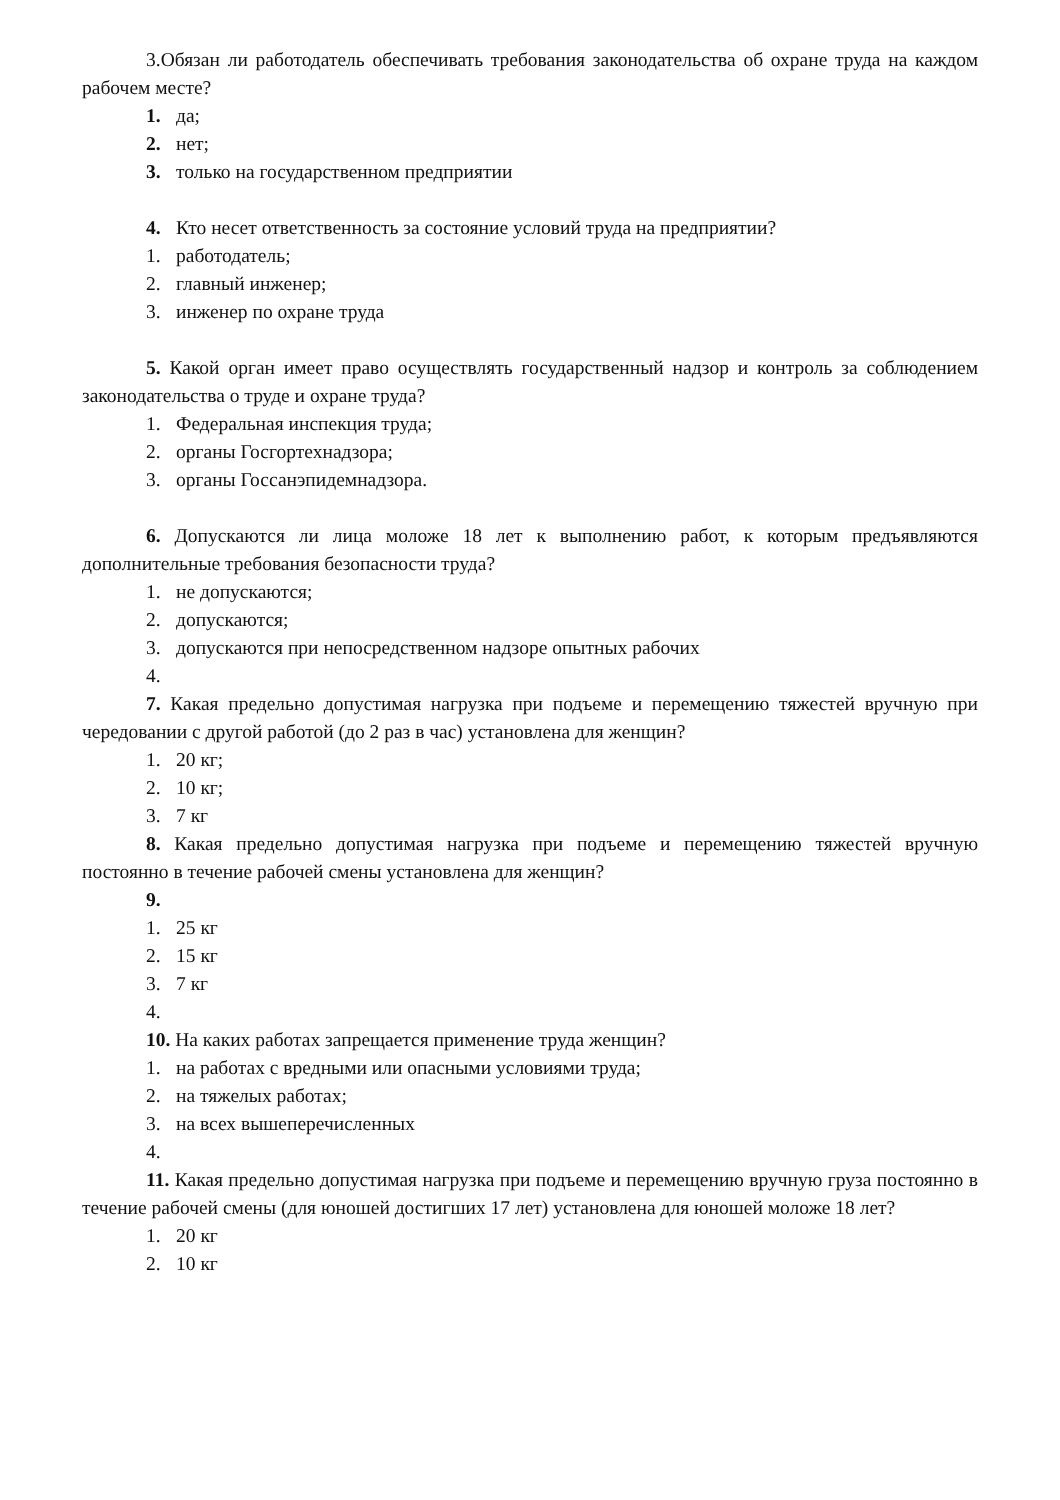3.Обязан ли работодатель обеспечивать требования законодательства об охране труда на каждом рабочем месте?
1. да;
2. нет;
3. только на государственном предприятии
4. Кто несет ответственность за состояние условий труда на предприятии?
1. работодатель;
2. главный инженер;
3. инженер по охране труда
5. Какой орган имеет право осуществлять государственный надзор и контроль за соблюдением законодательства о труде и охране труда?
1. Федеральная инспекция труда;
2. органы Госгортехнадзора;
3. органы Госсанэпидемнадзора.
6. Допускаются ли лица моложе 18 лет к выполнению работ, к которым предъявляются дополнительные требования безопасности труда?
1. не допускаются;
2. допускаются;
3. допускаются при непосредственном надзоре опытных рабочих
4.
7. Какая предельно допустимая нагрузка при подъеме и перемещению тяжестей вручную при чередовании с другой работой (до 2 раз в час) установлена для женщин?
1. 20 кг;
2. 10 кг;
3. 7 кг
8. Какая предельно допустимая нагрузка при подъеме и перемещению тяжестей вручную постоянно в течение рабочей смены установлена для женщин?
9.
1. 25 кг
2. 15 кг
3. 7 кг
4.
10. На каких работах запрещается применение труда женщин?
1. на работах с вредными или опасными условиями труда;
2. на тяжелых работах;
3. на всех вышеперечисленных
4.
11. Какая предельно допустимая нагрузка при подъеме и перемещению вручную груза постоянно в течение рабочей смены (для юношей достигших 17 лет) установлена для юношей моложе 18 лет?
1. 20 кг
2. 10 кг